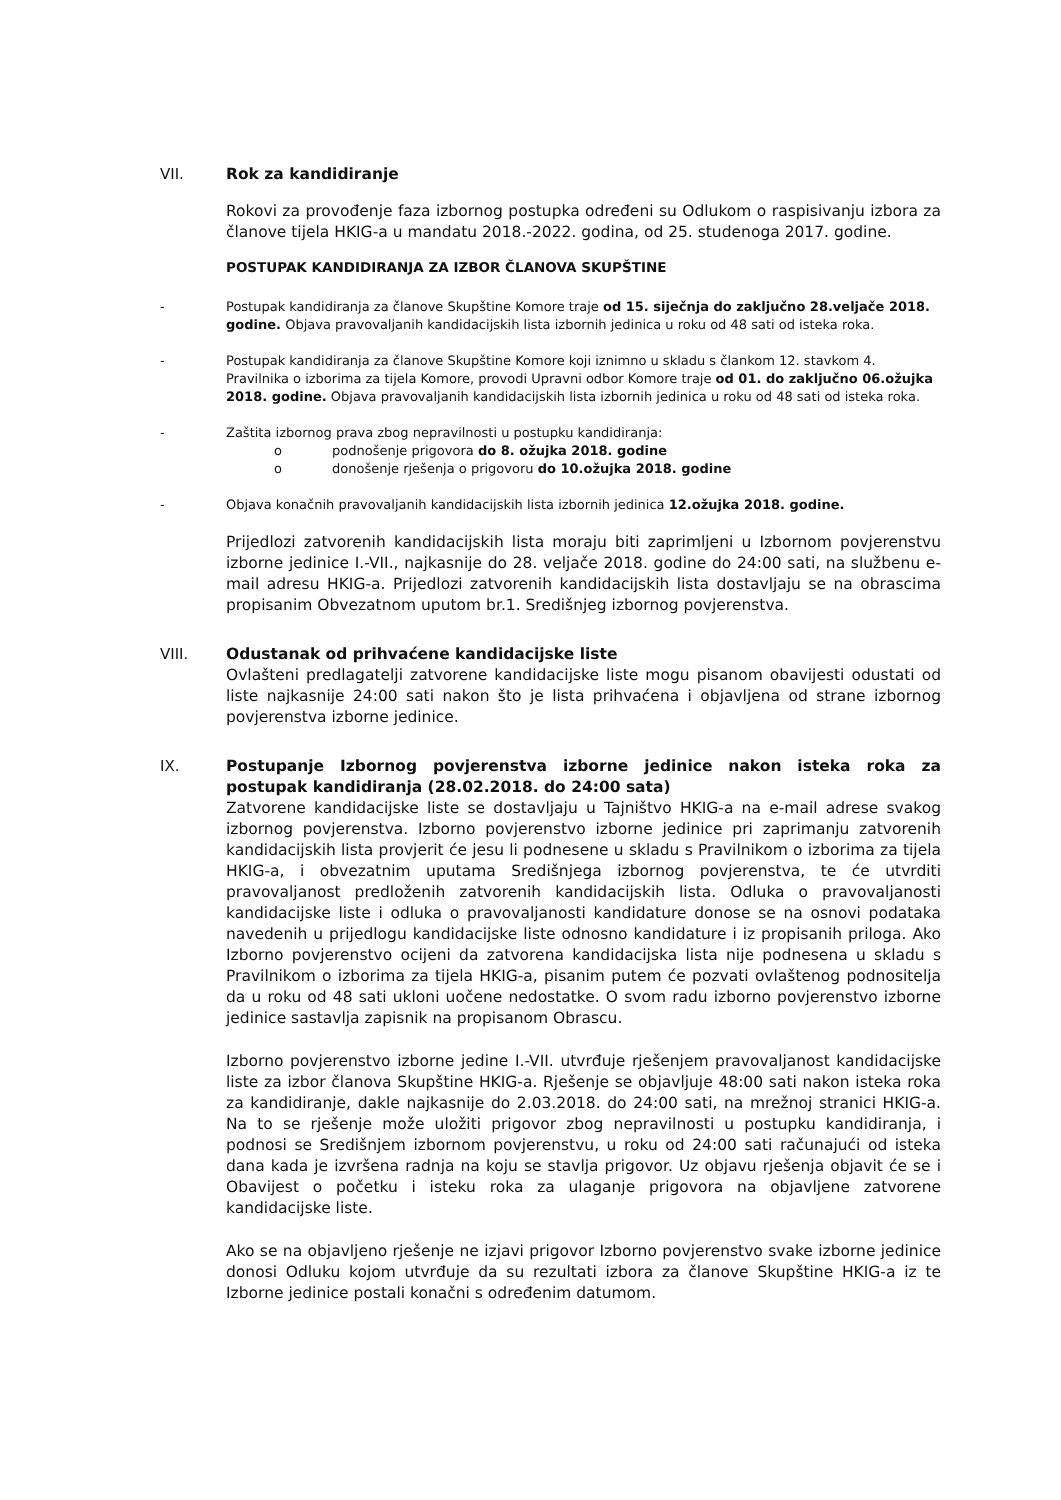VII. Rok za kandidiranje
Rokovi za provođenje faza izbornog postupka određeni su Odlukom o raspisivanju izbora za članove tijela HKIG-a u mandatu 2018.-2022. godina, od 25. studenoga 2017. godine.
POSTUPAK KANDIDIRANJA ZA IZBOR ČLANOVA SKUPŠTINE
- Postupak kandidiranja za članove Skupštine Komore traje od 15. siječnja do zaključno 28.veljače 2018. godine. Objava pravovaljanih kandidacijskih lista izbornih jedinica u roku od 48 sati od isteka roka.
- Postupak kandidiranja za članove Skupštine Komore koji iznimno u skladu s člankom 12. stavkom 4. Pravilnika o izborima za tijela Komore, provodi Upravni odbor Komore traje od 01. do zaključno 06.ožujka 2018. godine. Objava pravovaljanih kandidacijskih lista izbornih jedinica u roku od 48 sati od isteka roka.
- Zaštita izbornog prava zbog nepravilnosti u postupku kandidiranja:
o podnošenje prigovora do 8. ožujka 2018. godine
o donošenje rješenja o prigovoru do 10.ožujka 2018. godine
- Objava konačnih pravovaljanih kandidacijskih lista izbornih jedinica 12.ožujka 2018. godine.
Prijedlozi zatvorenih kandidacijskih lista moraju biti zaprimljeni u Izbornom povjerenstvu izborne jedinice I.-VII., najkasnije do 28. veljače 2018. godine do 24:00 sati, na službenu e-mail adresu HKIG-a. Prijedlozi zatvorenih kandidacijskih lista dostavljaju se na obrascima propisanim Obvezatnom uputom br.1. Središnjeg izbornog povjerenstva.
VIII. Odustanak od prihvaćene kandidacijske liste
Ovlašteni predlagatelji zatvorene kandidacijske liste mogu pisanom obavijesti odustati od liste najkasnije 24:00 sati nakon što je lista prihvaćena i objavljena od strane izbornog povjerenstva izborne jedinice.
IX. Postupanje Izbornog povjerenstva izborne jedinice nakon isteka roka za postupak kandidiranja (28.02.2018. do 24:00 sata)
Zatvorene kandidacijske liste se dostavljaju u Tajništvo HKIG-a na e-mail adrese svakog izbornog povjerenstva. Izborno povjerenstvo izborne jedinice pri zaprimanju zatvorenih kandidacijskih lista provjerit će jesu li podnesene u skladu s Pravilnikom o izborima za tijela HKIG-a, i obvezatnim uputama Središnjega izbornog povjerenstva, te će utvrditi pravovaljanost predloženih zatvorenih kandidacijskih lista. Odluka o pravovaljanosti kandidacijske liste i odluka o pravovaljanosti kandidature donose se na osnovi podataka navedenih u prijedlogu kandidacijske liste odnosno kandidature i iz propisanih priloga. Ako Izborno povjerenstvo ocijeni da zatvorena kandidacijska lista nije podnesena u skladu s Pravilnikom o izborima za tijela HKIG-a, pisanim putem će pozvati ovlaštenog podnositelja da u roku od 48 sati ukloni uočene nedostatke. O svom radu izborno povjerenstvo izborne jedinice sastavlja zapisnik na propisanom Obrascu.
Izborno povjerenstvo izborne jedine I.-VII. utvrđuje rješenjem pravovaljanost kandidacijske liste za izbor članova Skupštine HKIG-a. Rješenje se objavljuje 48:00 sati nakon isteka roka za kandidiranje, dakle najkasnije do 2.03.2018. do 24:00 sati, na mrežnoj stranici HKIG-a. Na to se rješenje može uložiti prigovor zbog nepravilnosti u postupku kandidiranja, i podnosi se Središnjem izbornom povjerenstvu, u roku od 24:00 sati računajući od isteka dana kada je izvršena radnja na koju se stavlja prigovor. Uz objavu rješenja objavit će se i Obavijest o početku i isteku roka za ulaganje prigovora na objavljene zatvorene kandidacijske liste.
Ako se na objavljeno rješenje ne izjavi prigovor Izborno povjerenstvo svake izborne jedinice donosi Odluku kojom utvrđuje da su rezultati izbora za članove Skupštine HKIG-a iz te Izborne jedinice postali konačni s određenim datumom.